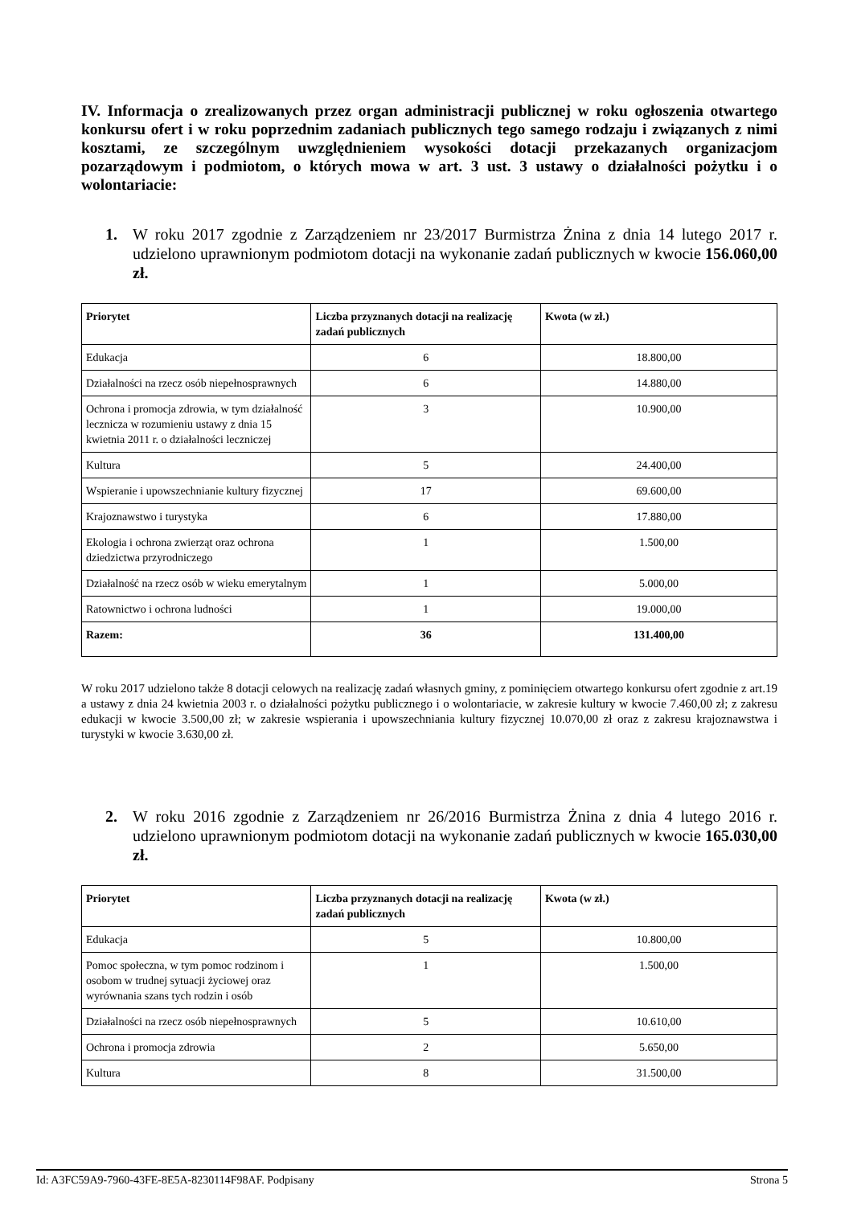IV. Informacja o zrealizowanych przez organ administracji publicznej w roku ogłoszenia otwartego konkursu ofert i w roku poprzednim zadaniach publicznych tego samego rodzaju i związanych z nimi kosztami, ze szczególnym uwzględnieniem wysokości dotacji przekazanych organizacjom pozarządowym i podmiotom, o których mowa w art. 3 ust. 3 ustawy o działalności pożytku i o wolontariacie:
1. W roku 2017 zgodnie z Zarządzeniem nr 23/2017 Burmistrza Żnina z dnia 14 lutego 2017 r. udzielono uprawnionym podmiotom dotacji na wykonanie zadań publicznych w kwocie 156.060,00 zł.
| Priorytet | Liczba przyznanych dotacji na realizację zadań publicznych | Kwota (w zł.) |
| --- | --- | --- |
| Edukacja | 6 | 18.800,00 |
| Działalności na rzecz osób niepełnosprawnych | 6 | 14.880,00 |
| Ochrona i promocja zdrowia, w tym działalność lecznicza w rozumieniu ustawy z dnia 15 kwietnia 2011 r. o działalności leczniczej | 3 | 10.900,00 |
| Kultura | 5 | 24.400,00 |
| Wspieranie i upowszechnianie kultury fizycznej | 17 | 69.600,00 |
| Krajoznawstwo i turystyka | 6 | 17.880,00 |
| Ekologia i ochrona zwierząt oraz ochrona dziedzictwa przyrodniczego | 1 | 1.500,00 |
| Działalność na rzecz osób w wieku emerytalnym | 1 | 5.000,00 |
| Ratownictwo i ochrona ludności | 1 | 19.000,00 |
| Razem: | 36 | 131.400,00 |
W roku 2017 udzielono także 8 dotacji celowych na realizację zadań własnych gminy, z pominięciem otwartego konkursu ofert zgodnie z art.19 a ustawy z dnia 24 kwietnia 2003 r. o działalności pożytku publicznego i o wolontariacie, w zakresie kultury w kwocie 7.460,00 zł; z zakresu edukacji w kwocie 3.500,00 zł; w zakresie wspierania i upowszechniania kultury fizycznej 10.070,00 zł oraz z zakresu krajoznawstwa i turystyki w kwocie 3.630,00 zł.
2. W roku 2016 zgodnie z Zarządzeniem nr 26/2016 Burmistrza Żnina z dnia 4 lutego 2016 r. udzielono uprawnionym podmiotom dotacji na wykonanie zadań publicznych w kwocie 165.030,00 zł.
| Priorytet | Liczba przyznanych dotacji na realizację zadań publicznych | Kwota (w zł.) |
| --- | --- | --- |
| Edukacja | 5 | 10.800,00 |
| Pomoc społeczna, w tym pomoc rodzinom i osobom w trudnej sytuacji życiowej oraz wyrównania szans tych rodzin i osób | 1 | 1.500,00 |
| Działalności na rzecz osób niepełnosprawnych | 5 | 10.610,00 |
| Ochrona i promocja zdrowia | 2 | 5.650,00 |
| Kultura | 8 | 31.500,00 |
Id: A3FC59A9-7960-43FE-8E5A-8230114F98AF. Podpisany Strona 5